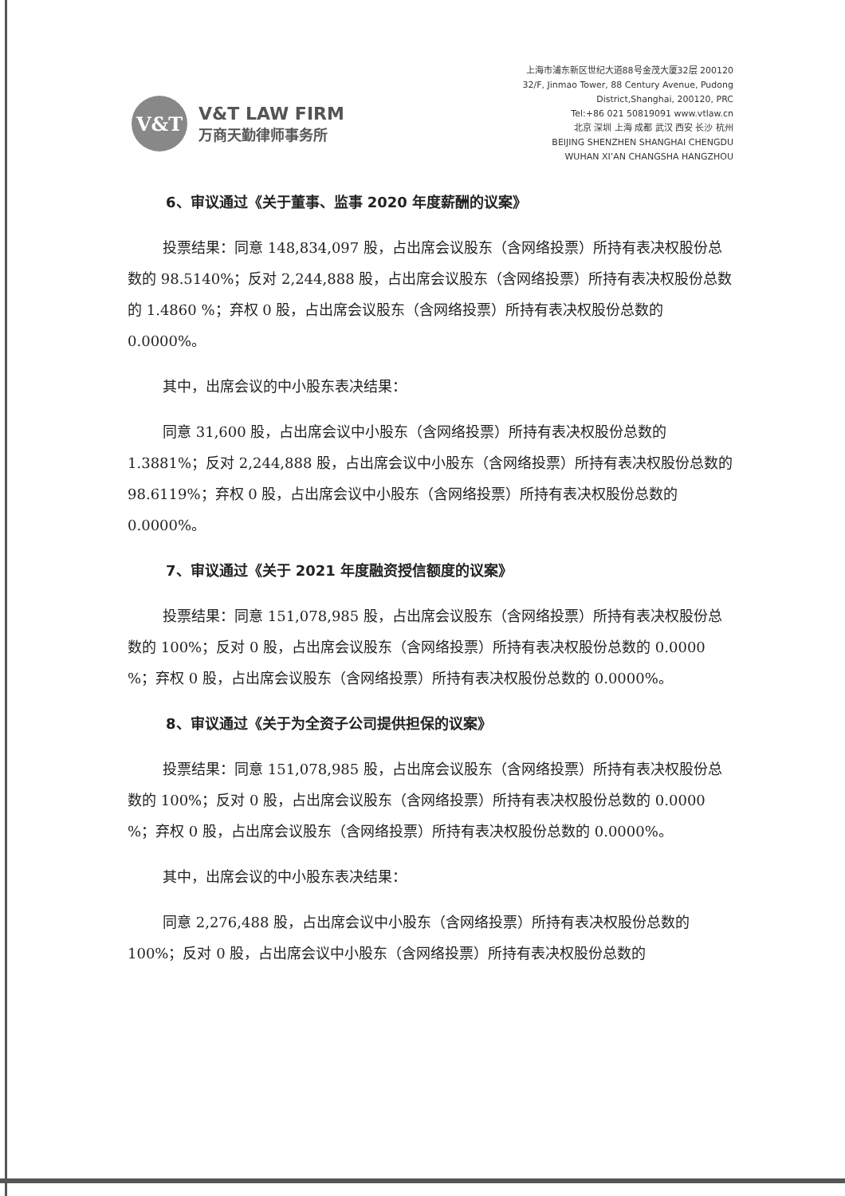V&T
V&T LAW FIRM
万商天勤律师事务所
上海市浦东新区世纪大道88号金茂大厦32层 200120
32/F, Jinmao Tower, 88 Century Avenue, Pudong
District,Shanghai, 200120, PRC
Tel:+86 021 50819091 www.vtlaw.cn
北京 深圳 上海 成都 武汉 西安 长沙 杭州
BEIJING SHENZHEN SHANGHAI CHENGDU
WUHAN XI’AN CHANGSHA HANGZHOU
6、审议通过《关于董事、监事 2020 年度薪酬的议案》
投票结果：同意 148,834,097 股，占出席会议股东（含网络投票）所持有表决权股份总数的 98.5140%；反对 2,244,888 股，占出席会议股东（含网络投票）所持有表决权股份总数的 1.4860 %；弃权 0 股，占出席会议股东（含网络投票）所持有表决权股份总数的 0.0000%。
其中，出席会议的中小股东表决结果：
同意 31,600 股，占出席会议中小股东（含网络投票）所持有表决权股份总数的 1.3881%；反对 2,244,888 股，占出席会议中小股东（含网络投票）所持有表决权股份总数的 98.6119%；弃权 0 股，占出席会议中小股东（含网络投票）所持有表决权股份总数的 0.0000%。
7、审议通过《关于 2021 年度融资授信额度的议案》
投票结果：同意 151,078,985 股，占出席会议股东（含网络投票）所持有表决权股份总数的 100%；反对 0 股，占出席会议股东（含网络投票）所持有表决权股份总数的 0.0000 %；弃权 0 股，占出席会议股东（含网络投票）所持有表决权股份总数的 0.0000%。
8、审议通过《关于为全资子公司提供担保的议案》
投票结果：同意 151,078,985 股，占出席会议股东（含网络投票）所持有表决权股份总数的 100%；反对 0 股，占出席会议股东（含网络投票）所持有表决权股份总数的 0.0000 %；弃权 0 股，占出席会议股东（含网络投票）所持有表决权股份总数的 0.0000%。
其中，出席会议的中小股东表决结果：
同意 2,276,488 股，占出席会议中小股东（含网络投票）所持有表决权股份总数的 100%；反对 0 股，占出席会议中小股东（含网络投票）所持有表决权股份总数的